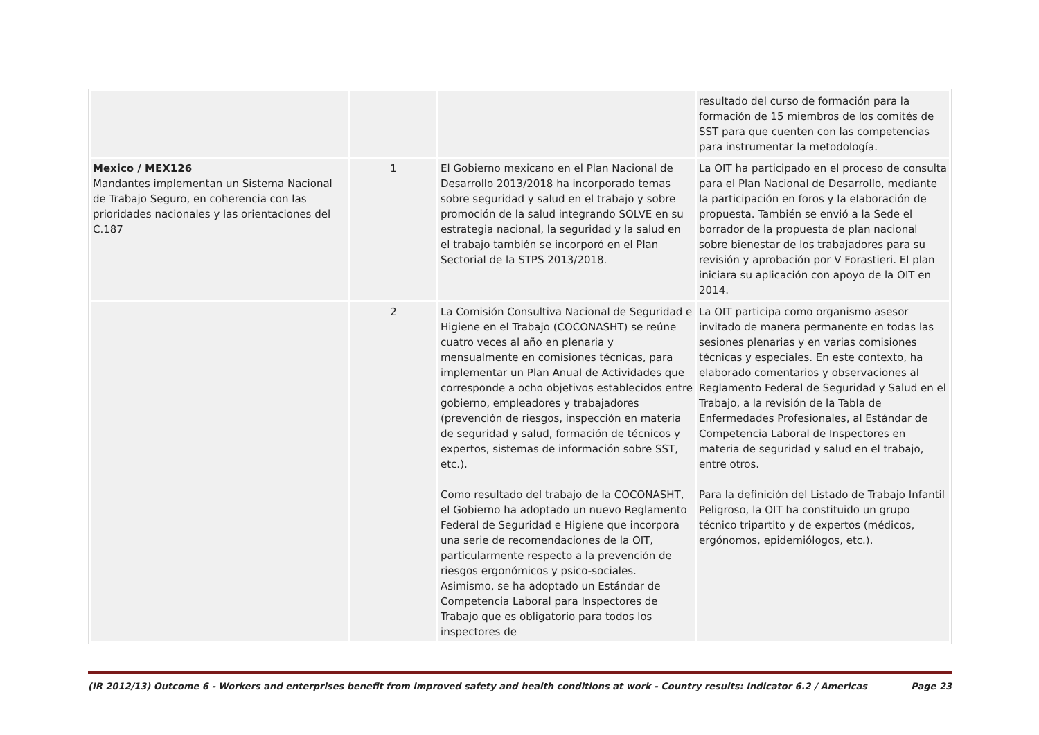| | | | resultado del curso de formación para la formación de 15 miembros de los comités de SST para que cuenten con las competencias para instrumentar la metodología. |
| Mexico / MEX126 Mandantes implementan un Sistema Nacional de Trabajo Seguro, en coherencia con las prioridades nacionales y las orientaciones del C.187 | 1 | El Gobierno mexicano en el Plan Nacional de Desarrollo 2013/2018 ha incorporado temas sobre seguridad y salud en el trabajo y sobre promoción de la salud integrando SOLVE en su estrategia nacional, la seguridad y la salud en el trabajo también se incorporó en el Plan Sectorial de la STPS 2013/2018. | La OIT ha participado en el proceso de consulta para el Plan Nacional de Desarrollo, mediante la participación en foros y la elaboración de propuesta. También se envió a la Sede el borrador de la propuesta de plan nacional sobre bienestar de los trabajadores para su revisión y aprobación por V Forastieri. El plan iniciara su aplicación con apoyo de la OIT en 2014. |
| | 2 | La Comisión Consultiva Nacional de Seguridad e Higiene en el Trabajo (COCONASHT) se reúne cuatro veces al año en plenaria y mensualmente en comisiones técnicas, para implementar un Plan Anual de Actividades que corresponde a ocho objetivos establecidos entre gobierno, empleadores y trabajadores (prevención de riesgos, inspección en materia de seguridad y salud, formación de técnicos y expertos, sistemas de información sobre SST, etc.). Como resultado del trabajo de la COCONASHT, el Gobierno ha adoptado un nuevo Reglamento Federal de Seguridad e Higiene que incorpora una serie de recomendaciones de la OIT, particularmente respecto a la prevención de riesgos ergonómicos y psico-sociales. Asimismo, se ha adoptado un Estándar de Competencia Laboral para Inspectores de Trabajo que es obligatorio para todos los inspectores de | La OIT participa como organismo asesor invitado de manera permanente en todas las sesiones plenarias y en varias comisiones técnicas y especiales. En este contexto, ha elaborado comentarios y observaciones al Reglamento Federal de Seguridad y Salud en el Trabajo, a la revisión de la Tabla de Enfermedades Profesionales, al Estándar de Competencia Laboral de Inspectores en materia de seguridad y salud en el trabajo, entre otros. Para la definición del Listado de Trabajo Infantil Peligroso, la OIT ha constituido un grupo técnico tripartito y de expertos (médicos, ergónomos, epidemiólogos, etc.). |
(IR 2012/13) Outcome 6 - Workers and enterprises benefit from improved safety and health conditions at work - Country results: Indicator 6.2 / Americas Page 23